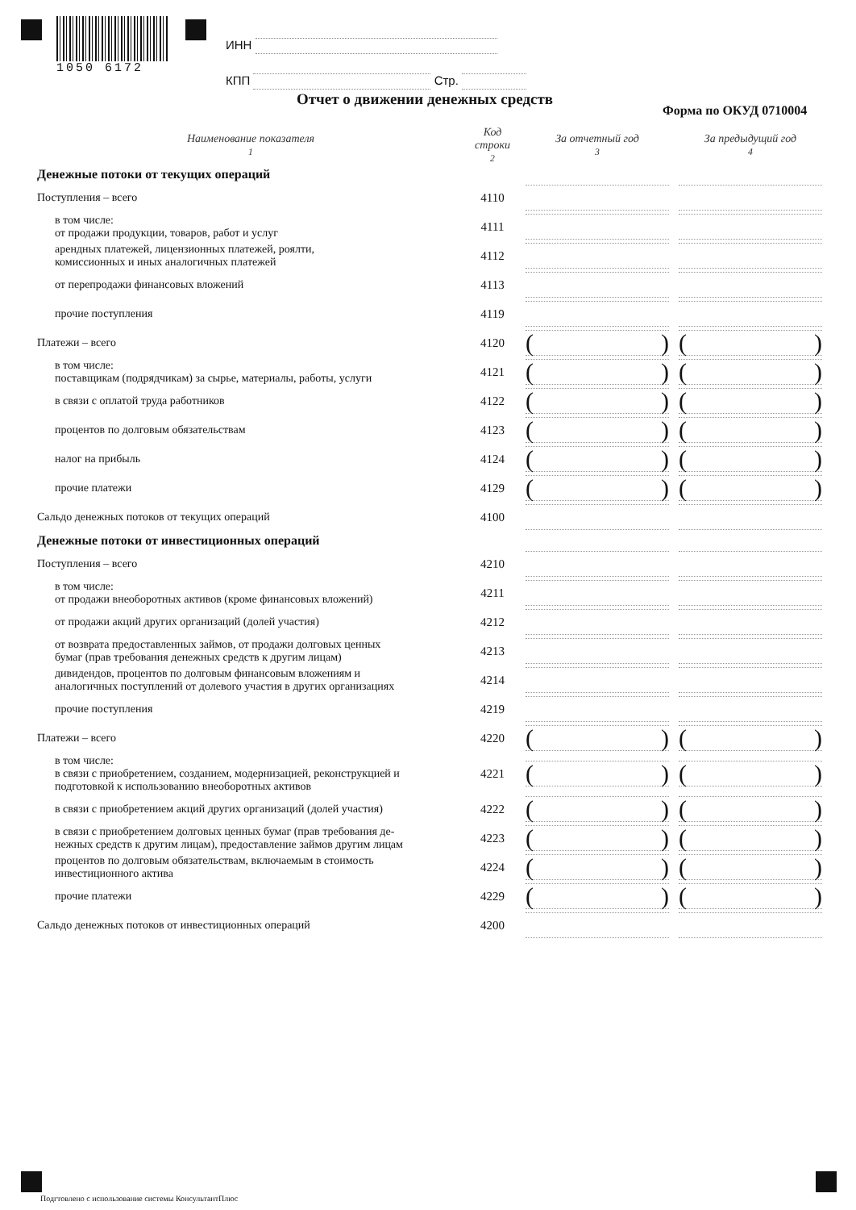1050 6172
ИНН
КПП Стр.
Отчет о движении денежных средств
Форма по ОКУД 0710004
| Наименование показателя 1 | Код строки 2 | За отчетный год 3 | За предыдущий год 4 |
| --- | --- | --- | --- |
| Денежные потоки от текущих операций | | | |
| Поступления – всего | 4110 | | |
| в том числе: от продажи продукции, товаров, работ и услуг | 4111 | | |
| арендных платежей, лицензионных платежей, роялти, комиссионных и иных аналогичных платежей | 4112 | | |
| от перепродажи финансовых вложений | 4113 | | |
| прочие поступления | 4119 | | |
| Платежи – всего | 4120 | ( ) | ( ) |
| в том числе: поставщикам (подрядчикам) за сырье, материалы, работы, услуги | 4121 | ( ) | ( ) |
| в связи с оплатой труда работников | 4122 | ( ) | ( ) |
| процентов по долговым обязательствам | 4123 | ( ) | ( ) |
| налог на прибыль | 4124 | ( ) | ( ) |
| прочие платежи | 4129 | ( ) | ( ) |
| Сальдо денежных потоков от текущих операций | 4100 | | |
| Денежные потоки от инвестиционных операций | | | |
| Поступления – всего | 4210 | | |
| в том числе: от продажи внеоборотных активов (кроме финансовых вложений) | 4211 | | |
| от продажи акций других организаций (долей участия) | 4212 | | |
| от возврата предоставленных займов, от продажи долговых ценных бумаг (прав требования денежных средств к другим лицам) | 4213 | | |
| дивидендов, процентов по долговым финансовым вложениям и аналогичных поступлений от долевого участия в других организациях | 4214 | | |
| прочие поступления | 4219 | | |
| Платежи – всего | 4220 | ( ) | ( ) |
| в том числе: в связи с приобретением, созданием, модернизацией, реконструкцией и подготовкой к использованию внеоборотных активов | 4221 | ( ) | ( ) |
| в связи с приобретением акций других организаций (долей участия) | 4222 | ( ) | ( ) |
| в связи с приобретением долговых ценных бумаг (прав требования де- нежных средств к другим лицам), предоставление займов другим лицам | 4223 | ( ) | ( ) |
| процентов по долговым обязательствам, включаемым в стоимость инвестиционного актива | 4224 | ( ) | ( ) |
| прочие платежи | 4229 | ( ) | ( ) |
| Сальдо денежных потоков от инвестиционных операций | 4200 | | |
Подгтовлено с использование системы КонсультантПлюс